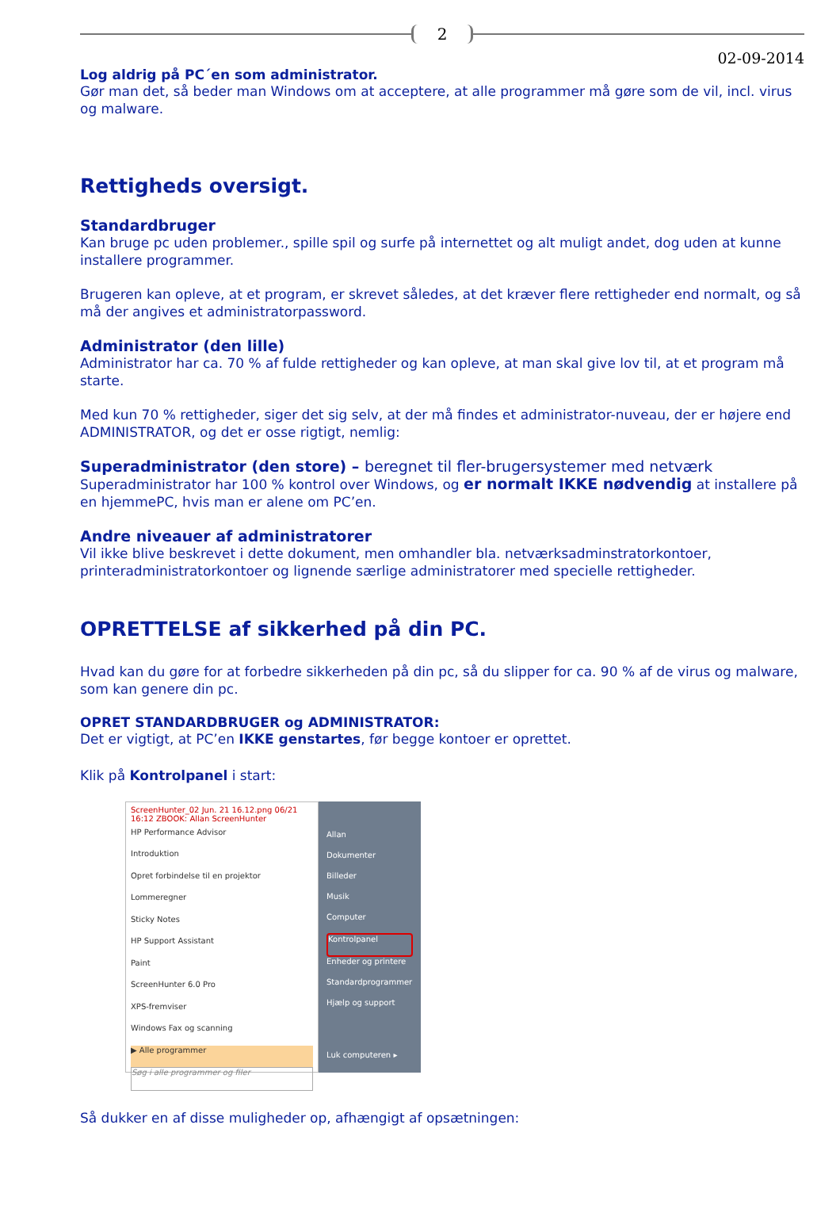2
02-09-2014
Log aldrig på PC´en som administrator.
Gør man det, så beder man Windows om at acceptere, at alle programmer må gøre som de vil, incl. virus og malware.
Rettigheds oversigt.
Standardbruger
Kan bruge pc uden problemer., spille spil og surfe på internettet og alt muligt andet, dog uden at kunne installere programmer.
Brugeren kan opleve, at et program, er skrevet således, at det kræver flere rettigheder end normalt, og så må der angives et administratorpassword.
Administrator (den lille)
Administrator har ca. 70 % af fulde rettigheder og kan opleve, at man skal give lov til, at et program må starte.
Med kun 70 % rettigheder, siger det sig selv, at der må findes et administrator-nuveau, der er højere end ADMINISTRATOR, og det er osse rigtigt, nemlig:
Superadministrator (den store) – beregnet til fler-brugersystemer med netværk
Superadministrator har 100 % kontrol over Windows, og er normalt IKKE nødvendig at installere på en hjemmePC, hvis man er alene om PC’en.
Andre niveauer af administratorer
Vil ikke blive beskrevet i dette dokument, men omhandler bla. netværksadminstratorkontoer, printeradministratorkontoer og lignende særlige administratorer med specielle rettigheder.
OPRETTELSE af sikkerhed på din PC.
Hvad kan du gøre for at forbedre sikkerheden på din pc, så du slipper for ca. 90 % af de virus og malware, som kan genere din pc.
OPRET STANDARDBRUGER og ADMINISTRATOR:
Det er vigtigt, at PC’en IKKE genstartes, før begge kontoer er oprettet.
Klik på Kontrolpanel i start:
ScreenHunter_02 Jun. 21 16.12.png 06/21 16:12 ZBOOK: Allan ScreenHunter
HP Performance Advisor
Introduktion
Opret forbindelse til en projektor
Lommeregner
Sticky Notes
HP Support Assistant
Paint
ScreenHunter 6.0 Pro
XPS-fremviser
Windows Fax og scanning
▶ Alle programmer
Søg i alle programmer og filer
Allan
Dokumenter
Billeder
Musik
Computer
Kontrolpanel
Enheder og printere
Standardprogrammer
Hjælp og support
Luk computeren ▸
Så dukker en af disse muligheder op, afhængigt af opsætningen: